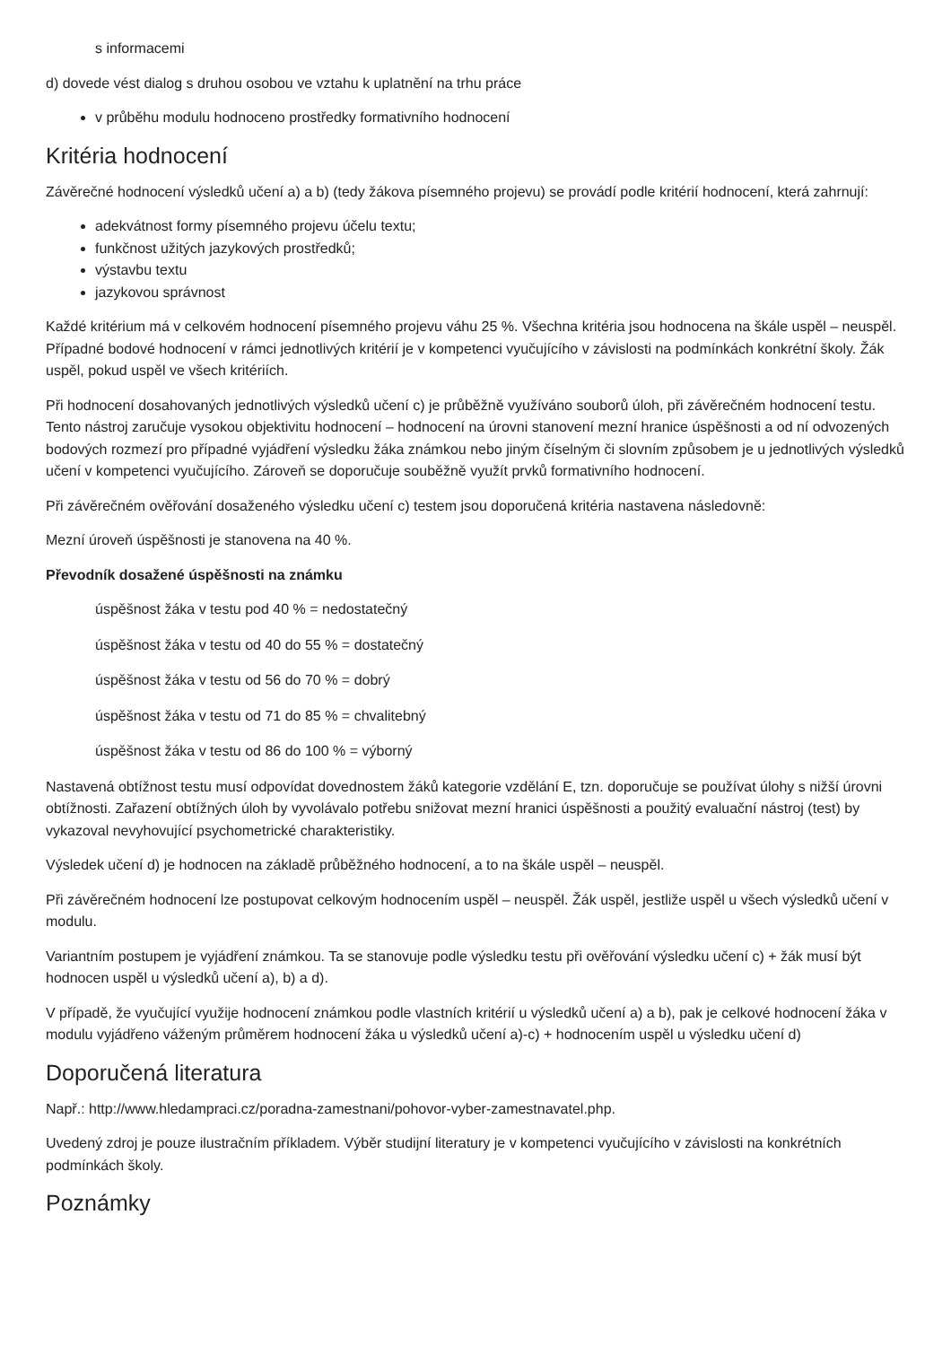s informacemi
d) dovede vést dialog s druhou osobou ve vztahu k uplatnění na trhu práce
v průběhu modulu hodnoceno prostředky formativního hodnocení
Kritéria hodnocení
Závěrečné hodnocení výsledků učení a) a b) (tedy žákova písemného projevu) se provádí podle kritérií hodnocení, která zahrnují:
adekvátnost formy písemného projevu účelu textu;
funkčnost užitých jazykových prostředků;
výstavbu textu
jazykovou správnost
Každé kritérium má v celkovém hodnocení písemného projevu váhu 25 %. Všechna kritéria jsou hodnocena na škále uspěl – neuspěl. Případné bodové hodnocení v rámci jednotlivých kritérií je v kompetenci vyučujícího v závislosti na podmínkách konkrétní školy. Žák uspěl, pokud uspěl ve všech kritériích.
Při hodnocení dosahovaných jednotlivých výsledků učení c) je průběžně využíváno souborů úloh, při závěrečném hodnocení testu. Tento nástroj zaručuje vysokou objektivitu hodnocení – hodnocení na úrovni stanovení mezní hranice úspěšnosti a od ní odvozených bodových rozmezí pro případné vyjádření výsledku žáka známkou nebo jiným číselným či slovním způsobem je u jednotlivých výsledků učení v kompetenci vyučujícího. Zároveň se doporučuje souběžně využít prvků formativního hodnocení.
Při závěrečném ověřování dosaženého výsledku učení c) testem jsou doporučená kritéria nastavena následovně:
Mezní úroveň úspěšnosti je stanovena na 40 %.
Převodník dosažené úspěšnosti na známku
úspěšnost žáka v testu pod 40 % = nedostatečný
úspěšnost žáka v testu od 40 do 55 % = dostatečný
úspěšnost žáka v testu od 56 do 70 % = dobrý
úspěšnost žáka v testu od 71 do 85 % = chvalitebný
úspěšnost žáka v testu od 86 do 100 % = výborný
Nastavená obtížnost testu musí odpovídat dovednostem žáků kategorie vzdělání E, tzn. doporučuje se používat úlohy s nižší úrovni obtížnosti. Zařazení obtížných úloh by vyvolávalo potřebu snižovat mezní hranici úspěšnosti a použitý evaluační nástroj (test) by vykazoval nevyhovující psychometrické charakteristiky.
Výsledek učení d) je hodnocen na základě průběžného hodnocení, a to na škále uspěl – neuspěl.
Při závěrečném hodnocení lze postupovat celkovým hodnocením uspěl – neuspěl. Žák uspěl, jestliže uspěl u všech výsledků učení v modulu.
Variantním postupem je vyjádření známkou. Ta se stanovuje podle výsledku testu při ověřování výsledku učení c) + žák musí být hodnocen uspěl u výsledků učení a), b) a d).
V případě, že vyučující využije hodnocení známkou podle vlastních kritérií u výsledků učení a) a b), pak je celkové hodnocení žáka v modulu vyjádřeno váženým průměrem hodnocení žáka u výsledků učení a)-c) + hodnocením uspěl u výsledku učení d)
Doporučená literatura
Např.: http://www.hledampraci.cz/poradna-zamestnani/pohovor-vyber-zamestnavatel.php.
Uvedený zdroj je pouze ilustračním příkladem. Výběr studijní literatury je v kompetenci vyučujícího v závislosti na konkrétních podmínkách školy.
Poznámky